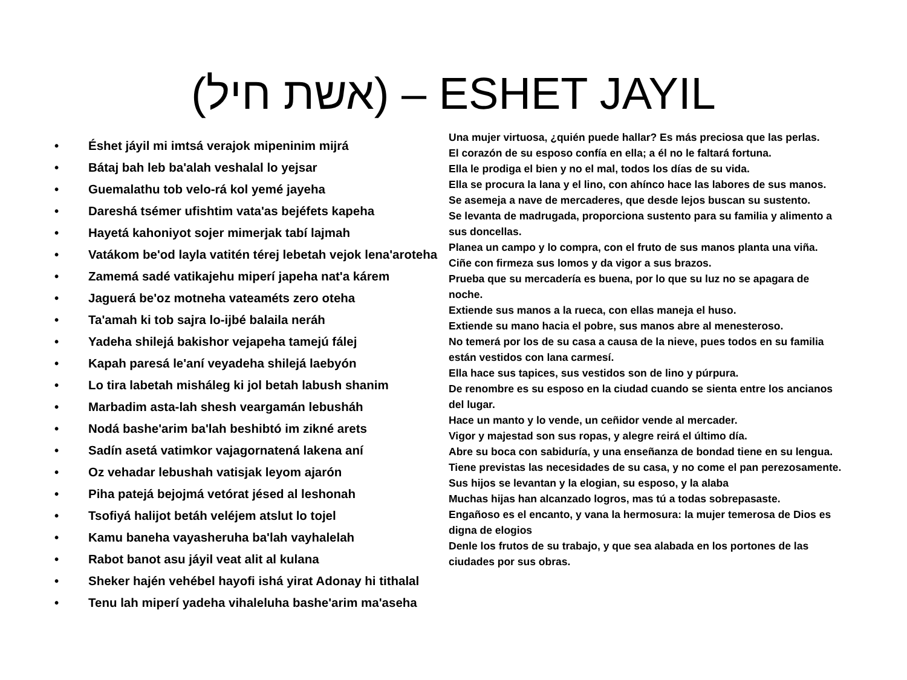(אשת חיל) – ESHET JAYIL
• Éshet jáyil mi imtsá verajok mipeninim mijrá
• Bátaj bah leb ba'alah veshalal lo yejsar
• Guemalathu tob velo-rá kol yemé jayeha
• Dareshá tsémer ufishtim vata'as bejéfets kapeha
• Hayetá kahoniyot sojer mimerjak tabí lajmah
• Vatákom be'od layla vatitén térej lebetah vejok lena'aroteha
• Zamemá sadé vatikajehu miperí japeha nat'a kárem
• Jaguerá be'oz motneha vateaméts zero oteha
• Ta'amah ki tob sajra lo-ijbé balaila neráh
• Yadeha shilejá bakishor vejapeha tamejú fálej
• Kapah paresá le'aní veyadeha shilejá laebyón
• Lo tira labetah misháleg ki jol betah labush shanim
• Marbadim asta-lah shesh veargamán lebusháh
• Nodá bashe'arim ba'lah beshibtó im zikné arets
• Sadín asetá vatimkor vajagornatená lakena aní
• Oz vehadar lebushah vatisjak leyom ajarón
• Piha patejá bejojmá vetórat jésed al leshonah
• Tsofiyá halijot betáh veléjem atslut lo tojel
• Kamu baneha vayasheruha ba'lah vayhalelah
• Rabot banot asu jáyil veat alit al kulana
• Sheker hajén vehébel hayofi ishá yirat Adonay hi tithalal
• Tenu lah miperí yadeha vihaleluha bashe'arim ma'aseha
Una mujer virtuosa, ¿quién puede hallar? Es más preciosa que las perlas.
El corazón de su esposo confía en ella; a él no le faltará fortuna.
Ella le prodiga el bien y no el mal, todos los días de su vida.
Ella se procura la lana y el lino, con ahínco hace las labores de sus manos.
Se asemeja a nave de mercaderes, que desde lejos buscan su sustento.
Se levanta de madrugada, proporciona sustento para su familia y alimento a sus doncellas.
Planea un campo y lo compra, con el fruto de sus manos planta una viña.
Ciñe con firmeza sus lomos y da vigor a sus brazos.
Prueba que su mercadería es buena, por lo que su luz no se apagara de noche.
Extiende sus manos a la rueca, con ellas maneja el huso.
Extiende su mano hacia el pobre, sus manos abre al menesteroso.
No temerá por los de su casa a causa de la nieve, pues todos en su familia están vestidos con lana carmesí.
Ella hace sus tapices, sus vestidos son de lino y púrpura.
De renombre es su esposo en la ciudad cuando se sienta entre los ancianos del lugar.
Hace un manto y lo vende, un ceñidor vende al mercader.
Vigor y majestad son sus ropas, y alegre reirá el último día.
Abre su boca con sabiduría, y una enseñanza de bondad tiene en su lengua.
Tiene previstas las necesidades de su casa, y no come el pan perezosamente.
Sus hijos se levantan y la elogian, su esposo, y la alaba
Muchas hijas han alcanzado logros, mas tú a todas sobrepasaste.
Engañoso es el encanto, y vana la hermosura: la mujer temerosa de Dios es digna de elogios
Denle los frutos de su trabajo, y que sea alabada en los portones de las ciudades por sus obras.